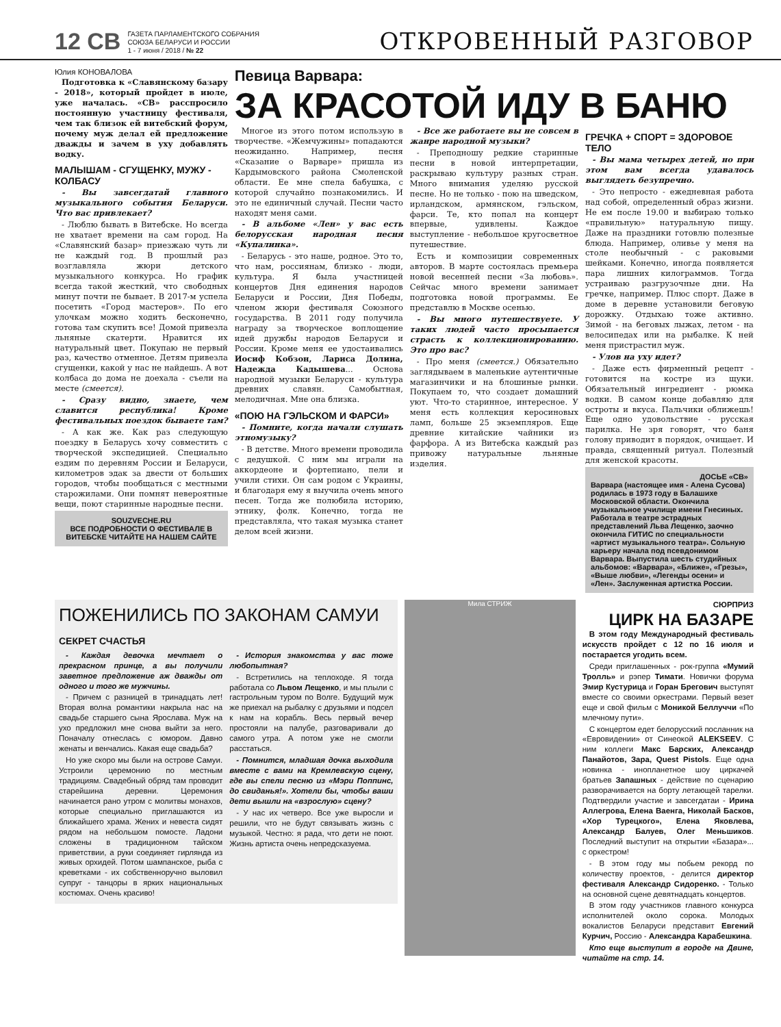12 СВ
ГАЗЕТА ПАРЛАМЕНТСКОГО СОБРАНИЯ
СОЮЗА БЕЛАРУСИ И РОССИИ
1 - 7 июня / 2018 / № 22
ОТКРОВЕННЫЙ РАЗГОВОР
Юлия КОНОВАЛОВА
Подготовка к «Славянскому базару - 2018», который пройдет в июле, уже началась. «СВ» расспросило постоянную участницу фестиваля, чем так близок ей витебский форум, почему муж делал ей предложение дважды и зачем в уху добавлять водку.
МАЛЫШАМ - СГУЩЕНКУ, МУЖУ - КОЛБАСУ
- Вы завсегдатай главного музыкального события Беларуси. Что вас привлекает?
- Люблю бывать в Витебске. Но всегда не хватает времени на сам город. На «Славянский базар» приезжаю чуть ли не каждый год. В прошлый раз возглавляла жюри детского музыкального конкурса. Но график всегда такой жесткий, что свободных минут почти не бывает. В 2017-м успела посетить «Город мастеров». По его улочкам можно ходить бесконечно, готова там скупить все! Домой привезла льняные скатерти. Нравится их натуральный цвет. Покупаю не первый раз, качество отменное. Детям привезла сгущенки, какой у нас не найдешь. А вот колбаса до дома не доехала - съели на месте (смеется).
- Сразу видно, знаете, чем славится республика! Кроме фестивальных поездок бываете там?
- А как же. Как раз следующую поездку в Беларусь хочу совместить с творческой экспедицией. Специально ездим по деревням России и Беларуси, километров эдак за двести от больших городов, чтобы пообщаться с местными старожилами. Они помнят невероятные вещи, поют старинные народные песни.
SOUZVECHE.RU
ВСЕ ПОДРОБНОСТИ О ФЕСТИВАЛЕ В ВИТЕБСКЕ ЧИТАЙТЕ НА НАШЕМ САЙТЕ
Певица Варвара:
ЗА КРАСОТОЙ ИДУ В БАНЮ
Многое из этого потом использую в творчестве. «Жемчужины» попадаются неожиданно. Например, песня «Сказание о Варваре» пришла из Кардымовского района Смоленской области. Ее мне спела бабушка, с которой случайно познакомились. И это не единичный случай. Песни часто находят меня сами.
- В альбоме «Лен» у вас есть белорусская народная песня «Купалинка».
- Беларусь - это наше, родное. Это то, что нам, россиянам, близко - люди, культура. Я была участницей концертов Дня единения народов Беларуси и России, Дня Победы, членом жюри фестиваля Союзного государства. В 2011 году получила награду за творческое воплощение идей дружбы народов Беларуси и России. Кроме меня ее удостаивались Иосиф Кобзон, Лариса Долина, Надежда Кадышева... Основа народной музыки Беларуси - культура древних славян. Самобытная, мелодичная. Мне она близка.
«ПОЮ НА ГЭЛЬСКОМ И ФАРСИ»
- Помните, когда начали слушать этномузыку?
- В детстве. Много времени проводила с дедушкой. С ним мы играли на аккордеоне и фортепиано, пели и учили стихи. Он сам родом с Украины, и благодаря ему я выучила очень много песен. Тогда же полюбила историю, этнику, фолк. Конечно, тогда не представляла, что такая музыка станет делом всей жизни.
- Все же работаете вы не совсем в жанре народной музыки?
- Преподношу редкие старинные песни в новой интерпретации, раскрываю культуру разных стран. Много внимания уделяю русской песне. Но не только - пою на шведском, ирландском, армянском, гэльском, фарси. Те, кто попал на концерт впервые, удивлены. Каждое выступление - небольшое кругосветное путешествие.
Есть и композиции современных авторов. В марте состоялась премьера новой весенней песни «За любовь». Сейчас много времени занимает подготовка новой программы. Ее представлю в Москве осенью.
- Вы много путешествуете. У таких людей часто просыпается страсть к коллекционированию. Это про вас?
- Про меня (смеется.) Обязательно заглядываем в маленькие аутентичные магазинчики и на блошиные рынки. Покупаем то, что создает домашний уют. Что-то старинное, интересное. У меня есть коллекция керосиновых ламп, больше 25 экземпляров. Еще древние китайские чайники из фарфора. А из Витебска каждый раз привожу натуральные льняные изделия.
ГРЕЧКА + СПОРТ = ЗДОРОВОЕ ТЕЛО
- Вы мама четырех детей, но при этом вам всегда удавалось выглядеть безупречно.
- Это непросто - ежедневная работа над собой, определенный образ жизни. Не ем после 19.00 и выбираю только «правильную» натуральную пищу. Даже на праздники готовлю полезные блюда. Например, оливье у меня на столе необычный - с раковыми шейками. Конечно, иногда появляется пара лишних килограммов. Тогда устраиваю разгрузочные дни. На гречке, например. Плюс спорт. Даже в доме в деревне установили беговую дорожку. Отдыхаю тоже активно. Зимой - на беговых лыжах, летом - на велосипедах или на рыбалке. К ней меня пристрастил муж.
- Улов на уху идет?
- Даже есть фирменный рецепт - готовится на костре из щуки. Обязательный ингредиент - рюмка водки. В самом конце добавляю для остроты и вкуса. Пальчики оближешь! Еще одно удовольствие - русская парилка. Не зря говорят, что баня голову приводит в порядок, очищает. И правда, священный ритуал. Полезный для женской красоты.
ДОСЬЕ «СВ»
Варвара (настоящее имя - Алена Сусова) родилась в 1973 году в Балашихе Московской области. Окончила музыкальное училище имени Гнесиных. Работала в театре эстрадных представлений Льва Лещенко, заочно окончила ГИТИС по специальности «артист музыкального театра». Сольную карьеру начала под псевдонимом Варвара. Выпустила шесть студийных альбомов: «Варвара», «Ближе», «Грезы», «Выше любви», «Легенды осени» и «Лен». Заслуженная артистка России.
ПОЖЕНИЛИСЬ ПО ЗАКОНАМ САМУИ СЕКРЕТ СЧАСТЬЯ
- Каждая девочка мечтает о прекрасном принце, а вы получили заветное предложение аж дважды от одного и того же мужчины.
- Причем с разницей в тринадцать лет! Вторая волна романтики накрыла нас на свадьбе старшего сына Ярослава. Муж на ухо предложил мне снова выйти за него. Поначалу отнеслась с юмором. Давно женаты и венчались. Какая еще свадьба?
Но уже скоро мы были на острове Самуи. Устроили церемонию по местным традициям. Свадебный обряд там проводит старейшина деревни. Церемония начинается рано утром с молитвы монахов, которые специально приглашаются из ближайшего храма. Жених и невеста сидят рядом на небольшом помосте. Ладони сложены в традиционном тайском приветствии, а руки соединяет гирлянда из живых орхидей. Потом шампанское, рыба с креветками - их собственноручно выловил супруг - танцоры в ярких национальных костюмах. Очень красиво!
- История знакомства у вас тоже любопытная?
- Встретились на теплоходе. Я тогда работала со Львом Лещенко, и мы плыли с гастрольным туром по Волге. Будущий муж же приехал на рыбалку с друзьями и подсел к нам на корабль. Весь первый вечер простояли на палубе, разговаривали до самого утра. А потом уже не смогли расстаться.
- Помнится, младшая дочка выходила вместе с вами на Кремлевскую сцену, где вы спели песню из «Мэри Поппинс, до свиданья!». Хотели бы, чтобы ваши дети вышли на «взрослую» сцену?
- У нас их четверо. Все уже выросли и решили, что не будут связывать жизнь с музыкой. Честно: я рада, что дети не поют. Жизнь артиста очень непредсказуема.
Мила СТРИЖ
СЮРПРИЗ
ЦИРК НА БАЗАРЕ
В этом году Международный фестиваль искусств пройдет с 12 по 16 июля и постарается угодить всем.
Среди приглашенных - рок-группа «Мумий Тролль» и рэпер Тимати. Новички форума Эмир Кустурица и Горан Брегович выступят вместе со своими оркестрами. Первый везет еще и свой фильм с Моникой Беллуччи «По млечному пути».
С концертом едет белорусский посланник на «Евровидении» от Синеокой ALEKSEEV. С ним коллеги Макс Барских, Александр Панайотов, Зара, Quest Pistols. Еще одна новинка - инопланетное шоу циркачей братьев Запашных - действие по сценарию разворачивается на борту летающей тарелки. Подтвердили участие и завсегдатаи - Ирина Аллегрова, Елена Ваенга, Николай Басков, «Хор Турецкого», Елена Яковлева, Александр Балуев, Олег Меньшиков. Последний выступит на открытии «Базара»... с оркестром!
- В этом году мы побьем рекорд по количеству проектов, - делится директор фестиваля Александр Сидоренко. - Только на основной сцене девятнадцать концертов.
В этом году участников главного конкурса исполнителей около сорока. Молодых вокалистов Беларуси представит Евгений Курчич, Россию - Александра Карабешкина.
Кто еще выступит в городе на Двине, читайте на стр. 14.